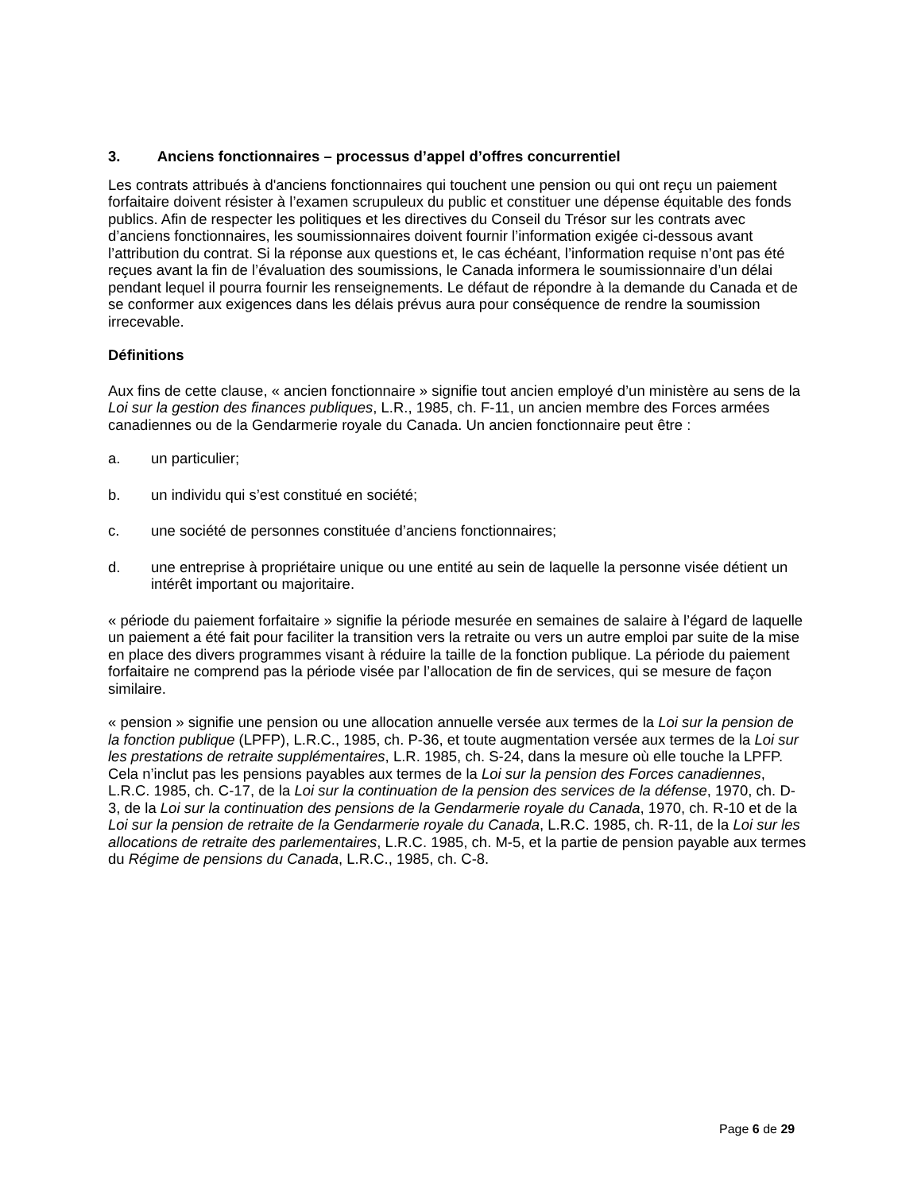3. Anciens fonctionnaires – processus d’appel d’offres concurrentiel
Les contrats attribués à d'anciens fonctionnaires qui touchent une pension ou qui ont reçu un paiement forfaitaire doivent résister à l’examen scrupuleux du public et constituer une dépense équitable des fonds publics. Afin de respecter les politiques et les directives du Conseil du Trésor sur les contrats avec d’anciens fonctionnaires, les soumissionnaires doivent fournir l’information exigée ci-dessous avant l’attribution du contrat. Si la réponse aux questions et, le cas échéant, l’information requise n’ont pas été reçues avant la fin de l’évaluation des soumissions, le Canada informera le soumissionnaire d’un délai pendant lequel il pourra fournir les renseignements. Le défaut de répondre à la demande du Canada et de se conformer aux exigences dans les délais prévus aura pour conséquence de rendre la soumission irrecevable.
Définitions
Aux fins de cette clause, « ancien fonctionnaire » signifie tout ancien employé d’un ministère au sens de la Loi sur la gestion des finances publiques, L.R., 1985, ch. F-11, un ancien membre des Forces armées canadiennes ou de la Gendarmerie royale du Canada. Un ancien fonctionnaire peut être :
a. un particulier;
b. un individu qui s’est constitué en société;
c. une société de personnes constituée d’anciens fonctionnaires;
d. une entreprise à propriétaire unique ou une entité au sein de laquelle la personne visée détient un intérêt important ou majoritaire.
« période du paiement forfaitaire » signifie la période mesurée en semaines de salaire à l’égard de laquelle un paiement a été fait pour faciliter la transition vers la retraite ou vers un autre emploi par suite de la mise en place des divers programmes visant à réduire la taille de la fonction publique. La période du paiement forfaitaire ne comprend pas la période visée par l’allocation de fin de services, qui se mesure de façon similaire.
« pension » signifie une pension ou une allocation annuelle versée aux termes de la Loi sur la pension de la fonction publique (LPFP), L.R.C., 1985, ch. P-36, et toute augmentation versée aux termes de la Loi sur les prestations de retraite supplémentaires, L.R. 1985, ch. S-24, dans la mesure où elle touche la LPFP. Cela n’inclut pas les pensions payables aux termes de la Loi sur la pension des Forces canadiennes, L.R.C. 1985, ch. C-17, de la Loi sur la continuation de la pension des services de la défense, 1970, ch. D-3, de la Loi sur la continuation des pensions de la Gendarmerie royale du Canada, 1970, ch. R-10 et de la Loi sur la pension de retraite de la Gendarmerie royale du Canada, L.R.C. 1985, ch. R-11, de la Loi sur les allocations de retraite des parlementaires, L.R.C. 1985, ch. M-5, et la partie de pension payable aux termes du Régime de pensions du Canada, L.R.C., 1985, ch. C-8.
Page 6 de 29